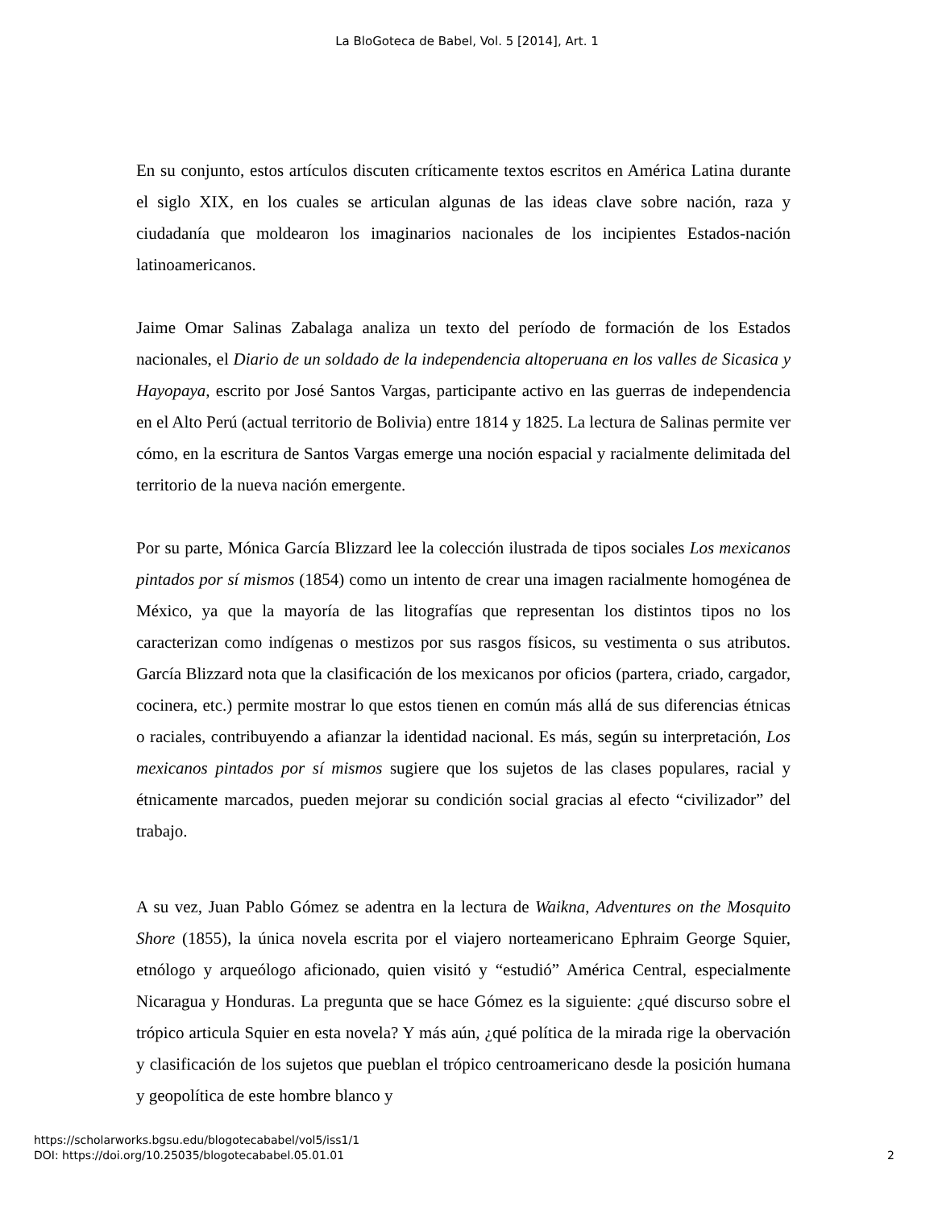La BloGoteca de Babel, Vol. 5 [2014], Art. 1
En su conjunto, estos artículos discuten críticamente textos escritos en América Latina durante el siglo XIX, en los cuales se articulan algunas de las ideas clave sobre nación, raza y ciudadanía que moldearon los imaginarios nacionales de los incipientes Estados-nación latinoamericanos.
Jaime Omar Salinas Zabalaga analiza un texto del período de formación de los Estados nacionales, el Diario de un soldado de la independencia altoperuana en los valles de Sicasica y Hayopaya, escrito por José Santos Vargas, participante activo en las guerras de independencia en el Alto Perú (actual territorio de Bolivia) entre 1814 y 1825. La lectura de Salinas permite ver cómo, en la escritura de Santos Vargas emerge una noción espacial y racialmente delimitada del territorio de la nueva nación emergente.
Por su parte, Mónica García Blizzard lee la colección ilustrada de tipos sociales Los mexicanos pintados por sí mismos (1854) como un intento de crear una imagen racialmente homogénea de México, ya que la mayoría de las litografías que representan los distintos tipos no los caracterizan como indígenas o mestizos por sus rasgos físicos, su vestimenta o sus atributos. García Blizzard nota que la clasificación de los mexicanos por oficios (partera, criado, cargador, cocinera, etc.) permite mostrar lo que estos tienen en común más allá de sus diferencias étnicas o raciales, contribuyendo a afianzar la identidad nacional. Es más, según su interpretación, Los mexicanos pintados por sí mismos sugiere que los sujetos de las clases populares, racial y étnicamente marcados, pueden mejorar su condición social gracias al efecto “civilizador” del trabajo.
A su vez, Juan Pablo Gómez se adentra en la lectura de Waikna, Adventures on the Mosquito Shore (1855), la única novela escrita por el viajero norteamericano Ephraim George Squier, etnólogo y arqueólogo aficionado, quien visitó y “estudió” América Central, especialmente Nicaragua y Honduras. La pregunta que se hace Gómez es la siguiente: ¿qué discurso sobre el trópico articula Squier en esta novela? Y más aún, ¿qué política de la mirada rige la obervación y clasificación de los sujetos que pueblan el trópico centroamericano desde la posición humana y geopolítica de este hombre blanco y
https://scholarworks.bgsu.edu/blogotecababel/vol5/iss1/1
DOI: https://doi.org/10.25035/blogotecababel.05.01.01
2